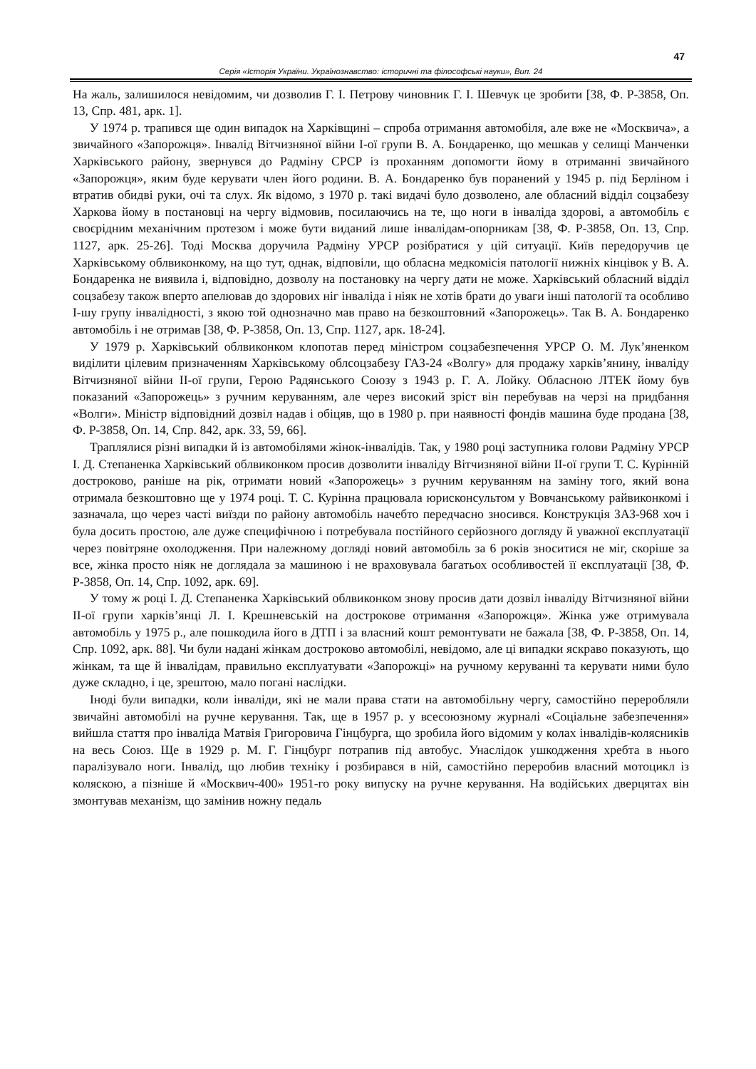47
Серія «Історія України. Українознавство: історичні та філософські науки», Вип. 24
На жаль, залишилося невідомим, чи дозволив Г. І. Петрову чиновник Г. І. Шевчук це зробити [38, Ф. Р-3858, Оп. 13, Спр. 481, арк. 1].
У 1974 р. трапився ще один випадок на Харківщині – спроба отримання автомобіля, але вже не «Москвича», а звичайного «Запорожця». Інвалід Вітчизняної війни І-ої групи В. А. Бондаренко, що мешкав у селищі Манченки Харківського району, звернувся до Радміну СРСР із проханням допомогти йому в отриманні звичайного «Запорожця», яким буде керувати член його родини. В. А. Бондаренко був поранений у 1945 р. під Берліном і втратив обидві руки, очі та слух. Як відомо, з 1970 р. такі видачі було дозволено, але обласний відділ соцзабезу Харкова йому в постановці на чергу відмовив, посилаючись на те, що ноги в інваліда здорові, а автомобіль є своєрідним механічним протезом і може бути виданий лише інвалідам-опорникам [38, Ф. Р-3858, Оп. 13, Спр. 1127, арк. 25-26]. Тоді Москва доручила Радміну УРСР розібратися у цій ситуації. Київ передоручив це Харківському облвиконкому, на що тут, однак, відповіли, що обласна медкомісія патології нижніх кінцівок у В. А. Бондаренка не виявила і, відповідно, дозволу на постановку на чергу дати не може. Харківський обласний відділ соцзабезу також вперто апелював до здорових ніг інваліда і ніяк не хотів брати до уваги інші патології та особливо І-шу групу інвалідності, з якою той однозначно мав право на безкоштовний «Запорожець». Так В. А. Бондаренко автомобіль і не отримав [38, Ф. Р-3858, Оп. 13, Спр. 1127, арк. 18-24].
У 1979 р. Харківський облвиконком клопотав перед міністром соцзабезпечення УРСР О. М. Лук’яненком виділити цілевим призначенням Харківському облсоцзабезу ГАЗ-24 «Волгу» для продажу харків’янину, інваліду Вітчизняної війни ІІ-ої групи, Герою Радянського Союзу з 1943 р. Г. А. Лойку. Обласною ЛТЕК йому був показаний «Запорожець» з ручним керуванням, але через високий зріст він перебував на черзі на придбання «Волги». Міністр відповідний дозвіл надав і обіцяв, що в 1980 р. при наявності фондів машина буде продана [38, Ф. Р-3858, Оп. 14, Спр. 842, арк. 33, 59, 66].
Траплялися різні випадки й із автомобілями жінок-інвалідів. Так, у 1980 році заступника голови Радміну УРСР І. Д. Степаненка Харківський облвиконком просив дозволити інваліду Вітчизняної війни ІІ-ої групи Т. С. Курінній достроково, раніше на рік, отримати новий «Запорожець» з ручним керуванням на заміну того, який вона отримала безкоштовно ще у 1974 році. Т. С. Курінна працювала юрисконсультом у Вовчанському райвиконкомі і зазначала, що через часті виїзди по району автомобіль начебто передчасно зносився. Конструкція ЗАЗ-968 хоч і була досить простою, але дуже специфічною і потребувала постійного серйозного догляду й уважної експлуатації через повітряне охолодження. При належному догляді новий автомобіль за 6 років зноситися не міг, скоріше за все, жінка просто ніяк не доглядала за машиною і не враховувала багатьох особливостей її експлуатації [38, Ф. Р-3858, Оп. 14, Спр. 1092, арк. 69].
У тому ж році І. Д. Степаненка Харківський облвиконком знову просив дати дозвіл інваліду Вітчизняної війни ІІ-ої групи харків’янці Л. І. Крешневській на дострокове отримання «Запорожця». Жінка уже отримувала автомобіль у 1975 р., але пошкодила його в ДТП і за власний кошт ремонтувати не бажала [38, Ф. Р-3858, Оп. 14, Спр. 1092, арк. 88]. Чи були надані жінкам достроково автомобілі, невідомо, але ці випадки яскраво показують, що жінкам, та ще й інвалідам, правильно експлуатувати «Запорожці» на ручному керуванні та керувати ними було дуже складно, і це, зрештою, мало погані наслідки.
Іноді були випадки, коли інваліди, які не мали права стати на автомобільну чергу, самостійно переробляли звичайні автомобілі на ручне керування. Так, ще в 1957 р. у всесоюзному журналі «Соціальне забезпечення» вийшла стаття про інваліда Матвія Григоровича Гінцбурга, що зробила його відомим у колах інвалідів-колясників на весь Союз. Ще в 1929 р. М. Г. Гінцбург потрапив під автобус. Унаслідок ушкодження хребта в нього паралізувало ноги. Інвалід, що любив техніку і розбирався в ній, самостійно переробив власний мотоцикл із коляскою, а пізніше й «Москвич-400» 1951-го року випуску на ручне керування. На водійських дверцятах він змонтував механізм, що замінив ножну педаль